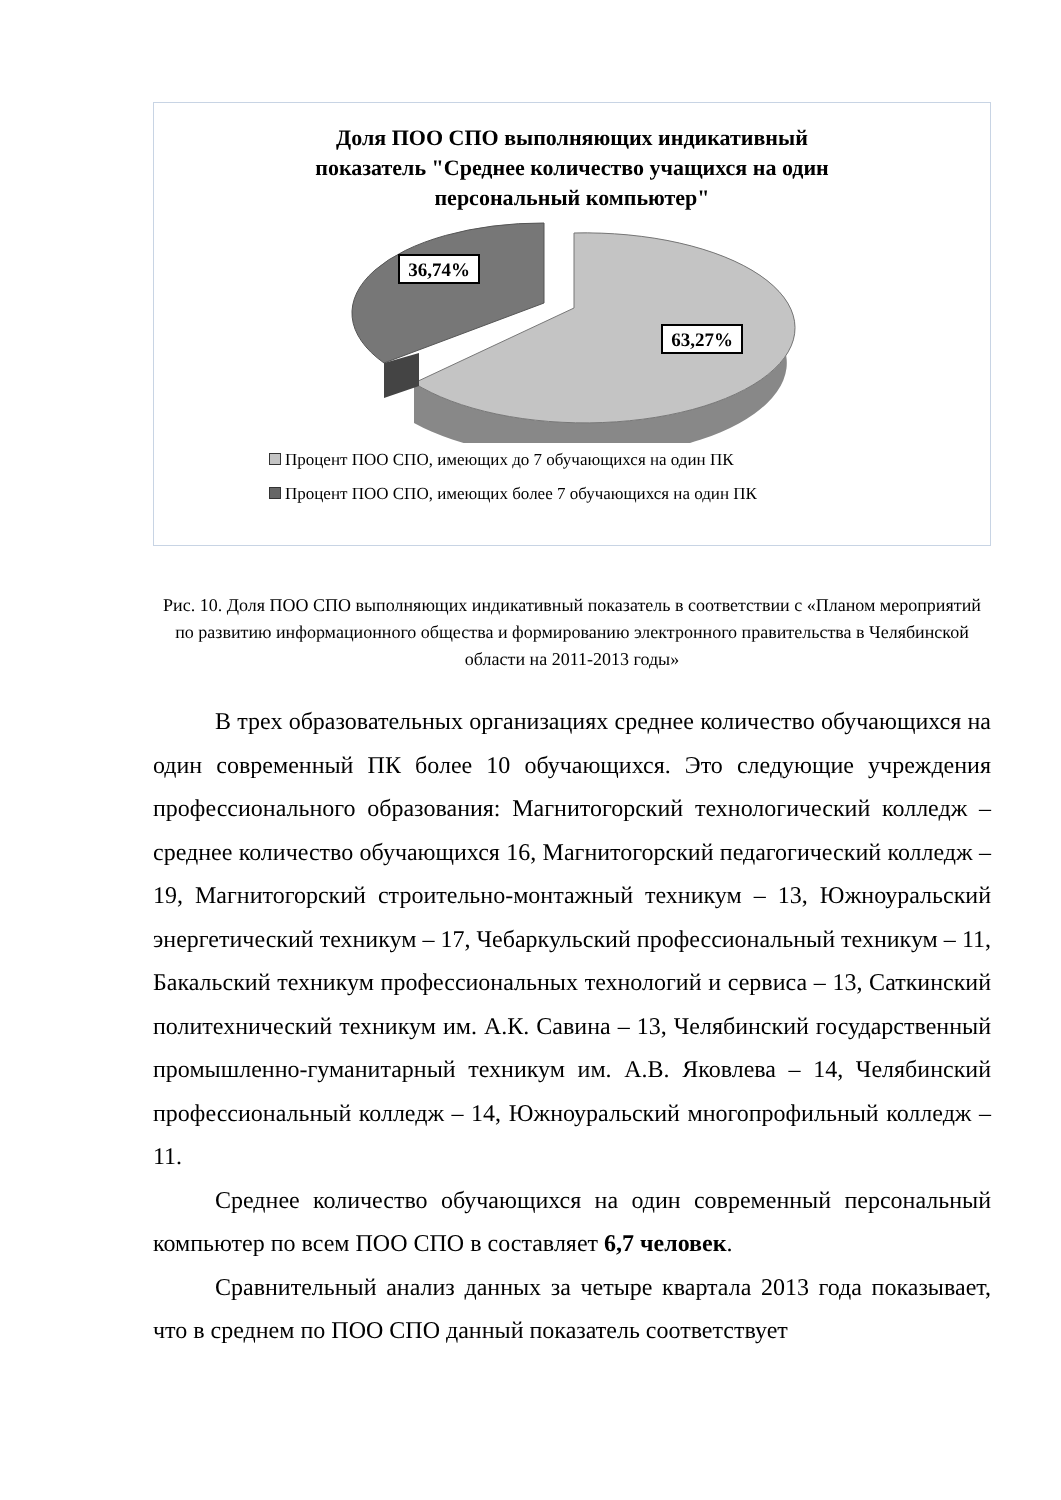Доля ПОО СПО выполняющих индикативный
показатель "Среднее количество учащихся на один
персональный компьютер"
36,74%
63,27%
Процент ПОО СПО, имеющих до 7 обучающихся на один ПК
Процент ПОО СПО, имеющих более 7 обучающихся на один ПК
Рис. 10. Доля ПОО СПО выполняющих индикативный показатель в соответствии с «Планом мероприятий по развитию информационного общества и формированию электронного правительства в Челябинской области на 2011-2013 годы»
В трех образовательных организациях среднее количество обучающихся на один современный ПК более 10 обучающихся. Это следующие учреждения профессионального образования: Магнитогорский технологический колледж – среднее количество обучающихся 16, Магнитогорский педагогический колледж – 19, Магнитогорский строительно-монтажный техникум – 13, Южноуральский энергетический техникум – 17, Чебаркульский профессиональный техникум – 11, Бакальский техникум профессиональных технологий и сервиса – 13, Саткинский политехнический техникум им. А.К. Савина – 13, Челябинский государственный промышленно-гуманитарный техникум им. А.В. Яковлева – 14, Челябинский профессиональный колледж – 14, Южноуральский многопрофильный колледж – 11.
Среднее количество обучающихся на один современный персональный компьютер по всем ПОО СПО в составляет 6,7 человек.
Сравнительный анализ данных за четыре квартала 2013 года показывает, что в среднем по ПОО СПО данный показатель соответствует